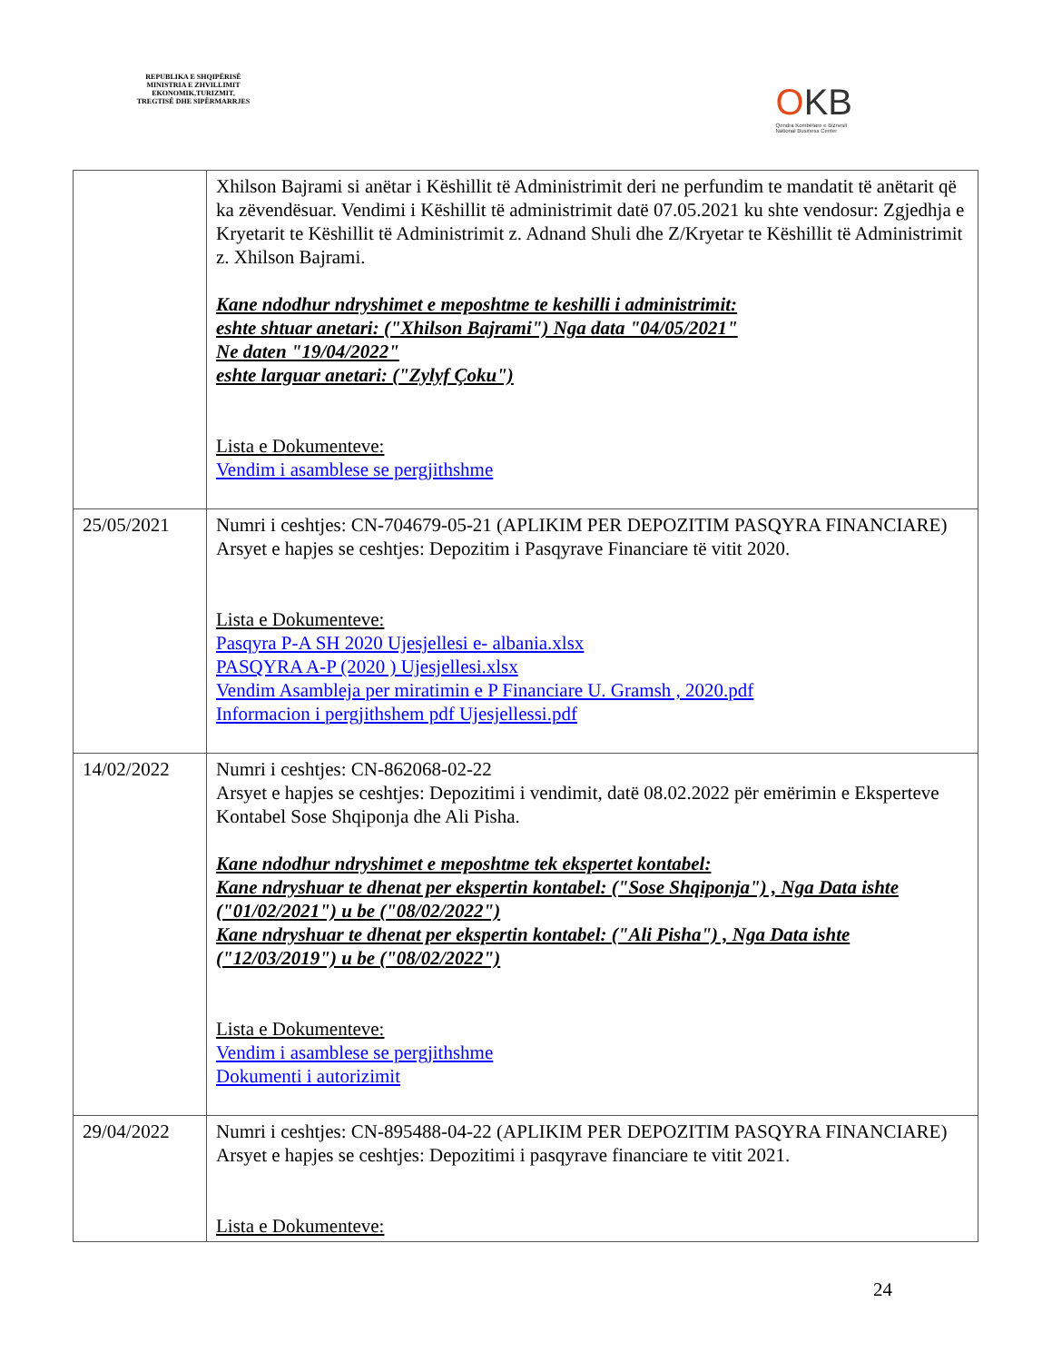REPUBLIKA E SHQIPËRISË
MINISTRIA E ZHVILLIMIT
EKONOMIK,TURIZMIT,
TREGTISË DHE SIPËRMARRJES
OKB
Qendra Kombëtare e Biznesit
National Business Center
| | Xhilson Bajrami si anëtar i Këshillit të Administrimit deri ne perfundim te mandatit të anëtarit që ka zëvendësuar. Vendimi i Këshillit të administrimit datë 07.05.2021 ku shte vendosur: Zgjedhja e Kryetarit te Këshillit të Administrimit z. Adnand Shuli dhe Z/Kryetar te Këshillit të Administrimit z. Xhilson Bajrami. Kane ndodhur ndryshimet e meposhtme te keshilli i administrimit: eshte shtuar anetari: ("Xhilson Bajrami") Nga data "04/05/2021" Ne daten "19/04/2022" eshte larguar anetari: ("Zylyf Çoku") Lista e Dokumenteve: Vendim i asamblese se pergjithshme |
| 25/05/2021 | Numri i ceshtjes: CN-704679-05-21 (APLIKIM PER DEPOZITIM PASQYRA FINANCIARE) Arsyet e hapjes se ceshtjes: Depozitim i Pasqyrave Financiare të vitit 2020. Lista e Dokumenteve: Pasqyra P-A SH 2020 Ujesjellesi e- albania.xlsx PASQYRA A-P (2020 ) Ujesjellesi.xlsx Vendim Asambleja per miratimin e P Financiare U. Gramsh , 2020.pdf Informacion i pergjithshem pdf Ujesjellessi.pdf |
| 14/02/2022 | Numri i ceshtjes: CN-862068-02-22 Arsyet e hapjes se ceshtjes: Depozitimi i vendimit, datë 08.02.2022 për emërimin e Eksperteve Kontabel Sose Shqiponja dhe Ali Pisha. Kane ndodhur ndryshimet e meposhtme tek ekspertet kontabel: Kane ndryshuar te dhenat per ekspertin kontabel: ("Sose Shqiponja") , Nga Data ishte ("01/02/2021") u be ("08/02/2022") Kane ndryshuar te dhenat per ekspertin kontabel: ("Ali Pisha") , Nga Data ishte ("12/03/2019") u be ("08/02/2022") Lista e Dokumenteve: Vendim i asamblese se pergjithshme Dokumenti i autorizimit |
| 29/04/2022 | Numri i ceshtjes: CN-895488-04-22 (APLIKIM PER DEPOZITIM PASQYRA FINANCIARE) Arsyet e hapjes se ceshtjes: Depozitimi i pasqyrave financiare te vitit 2021. Lista e Dokumenteve: |
24